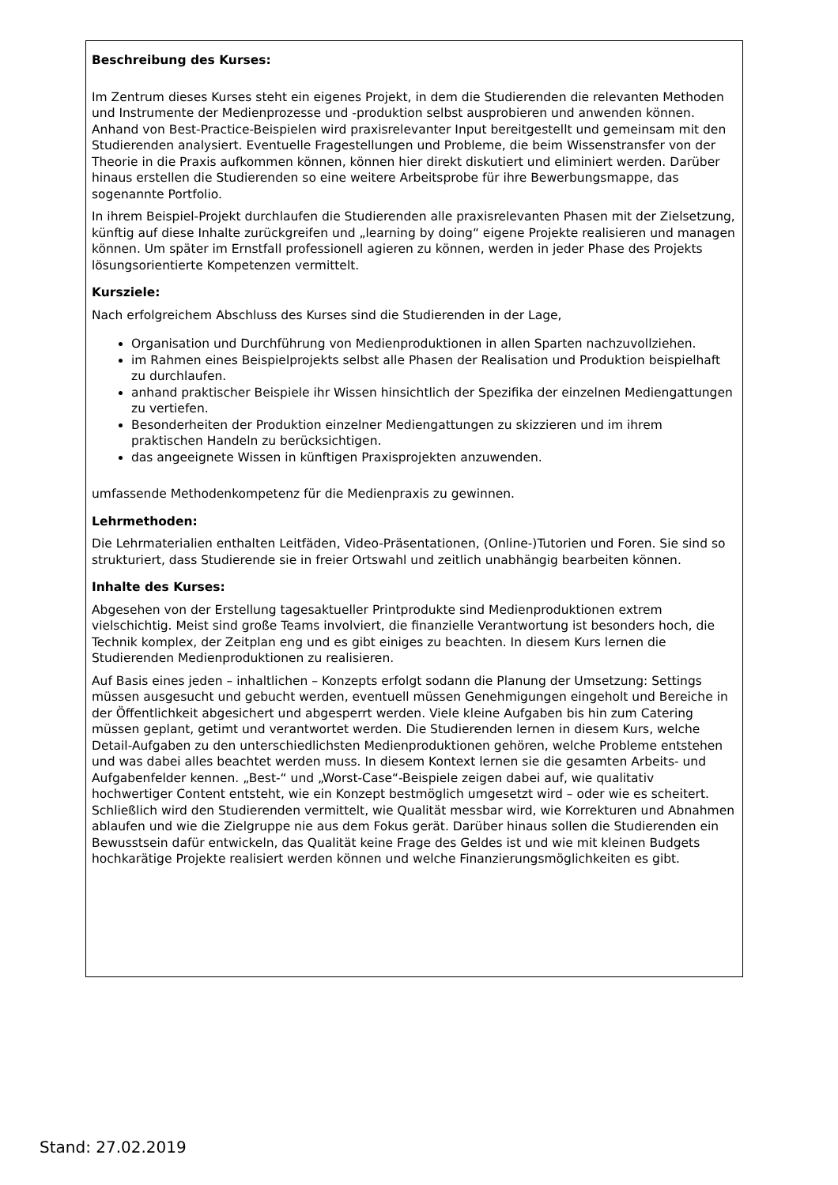Beschreibung des Kurses:
Im Zentrum dieses Kurses steht ein eigenes Projekt, in dem die Studierenden die relevanten Methoden und Instrumente der Medienprozesse und -produktion selbst ausprobieren und anwenden können. Anhand von Best-Practice-Beispielen wird praxisrelevanter Input bereitgestellt und gemeinsam mit den Studierenden analysiert. Eventuelle Fragestellungen und Probleme, die beim Wissenstransfer von der Theorie in die Praxis aufkommen können, können hier direkt diskutiert und eliminiert werden. Darüber hinaus erstellen die Studierenden so eine weitere Arbeitsprobe für ihre Bewerbungsmappe, das sogenannte Portfolio.
In ihrem Beispiel-Projekt durchlaufen die Studierenden alle praxisrelevanten Phasen mit der Zielsetzung, künftig auf diese Inhalte zurückgreifen und „learning by doing“ eigene Projekte realisieren und managen können. Um später im Ernstfall professionell agieren zu können, werden in jeder Phase des Projekts lösungsorientierte Kompetenzen vermittelt.
Kursziele:
Nach erfolgreichem Abschluss des Kurses sind die Studierenden in der Lage,
Organisation und Durchführung von Medienproduktionen in allen Sparten nachzuvollziehen.
im Rahmen eines Beispielprojekts selbst alle Phasen der Realisation und Produktion beispielhaft zu durchlaufen.
anhand praktischer Beispiele ihr Wissen hinsichtlich der Spezifika der einzelnen Mediengattungen zu vertiefen.
Besonderheiten der Produktion einzelner Mediengattungen zu skizzieren und im ihrem praktischen Handeln zu berücksichtigen.
das angeeignete Wissen in künftigen Praxisprojekten anzuwenden.
umfassende Methodenkompetenz für die Medienpraxis zu gewinnen.
Lehrmethoden:
Die Lehrmaterialien enthalten Leitfäden, Video-Präsentationen, (Online-)Tutorien und Foren. Sie sind so strukturiert, dass Studierende sie in freier Ortswahl und zeitlich unabhängig bearbeiten können.
Inhalte des Kurses:
Abgesehen von der Erstellung tagesaktueller Printprodukte sind Medienproduktionen extrem vielschichtig. Meist sind große Teams involviert, die finanzielle Verantwortung ist besonders hoch, die Technik komplex, der Zeitplan eng und es gibt einiges zu beachten. In diesem Kurs lernen die Studierenden Medienproduktionen zu realisieren.
Auf Basis eines jeden – inhaltlichen – Konzepts erfolgt sodann die Planung der Umsetzung: Settings müssen ausgesucht und gebucht werden, eventuell müssen Genehmigungen eingeholt und Bereiche in der Öffentlichkeit abgesichert und abgesperrt werden. Viele kleine Aufgaben bis hin zum Catering müssen geplant, getimt und verantwortet werden. Die Studierenden lernen in diesem Kurs, welche Detail-Aufgaben zu den unterschiedlichsten Medienproduktionen gehören, welche Probleme entstehen und was dabei alles beachtet werden muss. In diesem Kontext lernen sie die gesamten Arbeits- und Aufgabenfelder kennen. „Best-“ und „Worst-Case“-Beispiele zeigen dabei auf, wie qualitativ hochwertiger Content entsteht, wie ein Konzept bestmöglich umgesetzt wird – oder wie es scheitert. Schließlich wird den Studierenden vermittelt, wie Qualität messbar wird, wie Korrekturen und Abnahmen ablaufen und wie die Zielgruppe nie aus dem Fokus gerät. Darüber hinaus sollen die Studierenden ein Bewusstsein dafür entwickeln, das Qualität keine Frage des Geldes ist und wie mit kleinen Budgets hochkarätige Projekte realisiert werden können und welche Finanzierungsmöglichkeiten es gibt.
Stand: 27.02.2019